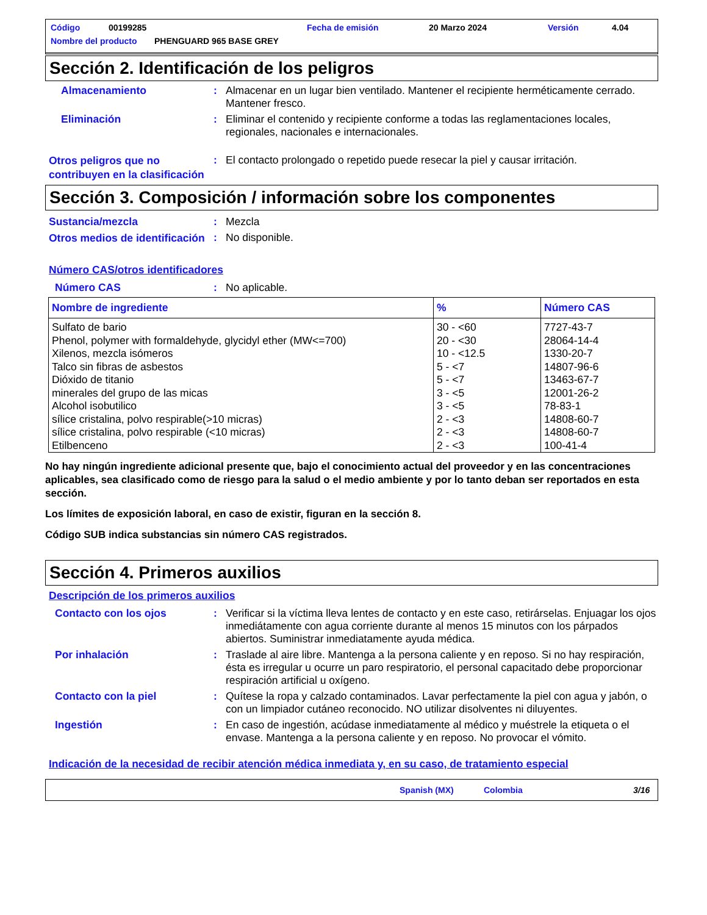Código 00199285 Fecha de emisión 20 Marzo 2024 Versión 4.04
Nombre del producto PHENGUARD 965 BASE GREY
Sección 2. Identificación de los peligros
Almacenamiento :
Almacenar en un lugar bien ventilado. Mantener el recipiente herméticamente cerrado. Mantener fresco.
Eliminación :
Eliminar el contenido y recipiente conforme a todas las reglamentaciones locales, regionales, nacionales e internacionales.
Otros peligros que no contribuyen en la clasificación
:
El contacto prolongado o repetido puede resecar la piel y causar irritación.
Sección 3. Composición / información sobre los componentes
Sustancia/mezcla :
Mezcla
Otros medios de identificación
:
No disponible.
Número CAS/otros identificadores
Número CAS :
No aplicable.
| Nombre de ingrediente | % | Número CAS |
| --- | --- | --- |
| Sulfato de bario | 30 - <60 | 7727-43-7 |
| Phenol, polymer with formaldehyde, glycidyl ether (MW<=700) | 20 - <30 | 28064-14-4 |
| Xilenos, mezcla isómeros | 10 - <12.5 | 1330-20-7 |
| Talco sin fibras de asbestos | 5 - <7 | 14807-96-6 |
| Dióxido de titanio | 5 - <7 | 13463-67-7 |
| minerales del grupo de las micas | 3 - <5 | 12001-26-2 |
| Alcohol isobutilico | 3 - <5 | 78-83-1 |
| sílice cristalina, polvo respirable(>10 micras) | 2 - <3 | 14808-60-7 |
| sílice cristalina, polvo respirable (<10 micras) | 2 - <3 | 14808-60-7 |
| Etilbenceno | 2 - <3 | 100-41-4 |
No hay ningún ingrediente adicional presente que, bajo el conocimiento actual del proveedor y en las concentraciones aplicables, sea clasificado como de riesgo para la salud o el medio ambiente y por lo tanto deban ser reportados en esta sección.
Los límites de exposición laboral, en caso de existir, figuran en la sección 8.
Código SUB indica substancias sin número CAS registrados.
Sección 4. Primeros auxilios
Descripción de los primeros auxilios
Contacto con los ojos :
Verificar si la víctima lleva lentes de contacto y en este caso, retirárselas. Enjuagar los ojos inmediátamente con agua corriente durante al menos 15 minutos con los párpados abiertos. Suministrar inmediatamente ayuda médica.
Por inhalación :
Traslade al aire libre. Mantenga a la persona caliente y en reposo. Si no hay respiración, ésta es irregular u ocurre un paro respiratorio, el personal capacitado debe proporcionar respiración artificial u oxígeno.
Contacto con la piel :
Quítese la ropa y calzado contaminados. Lavar perfectamente la piel con agua y jabón, o con un limpiador cutáneo reconocido. NO utilizar disolventes ni diluyentes.
Ingestión :
En caso de ingestión, acúdase inmediatamente al médico y muéstrele la etiqueta o el envase. Mantenga a la persona caliente y en reposo. No provocar el vómito.
Indicación de la necesidad de recibir atención médica inmediata y, en su caso, de tratamiento especial
Spanish (MX) Colombia 3/16